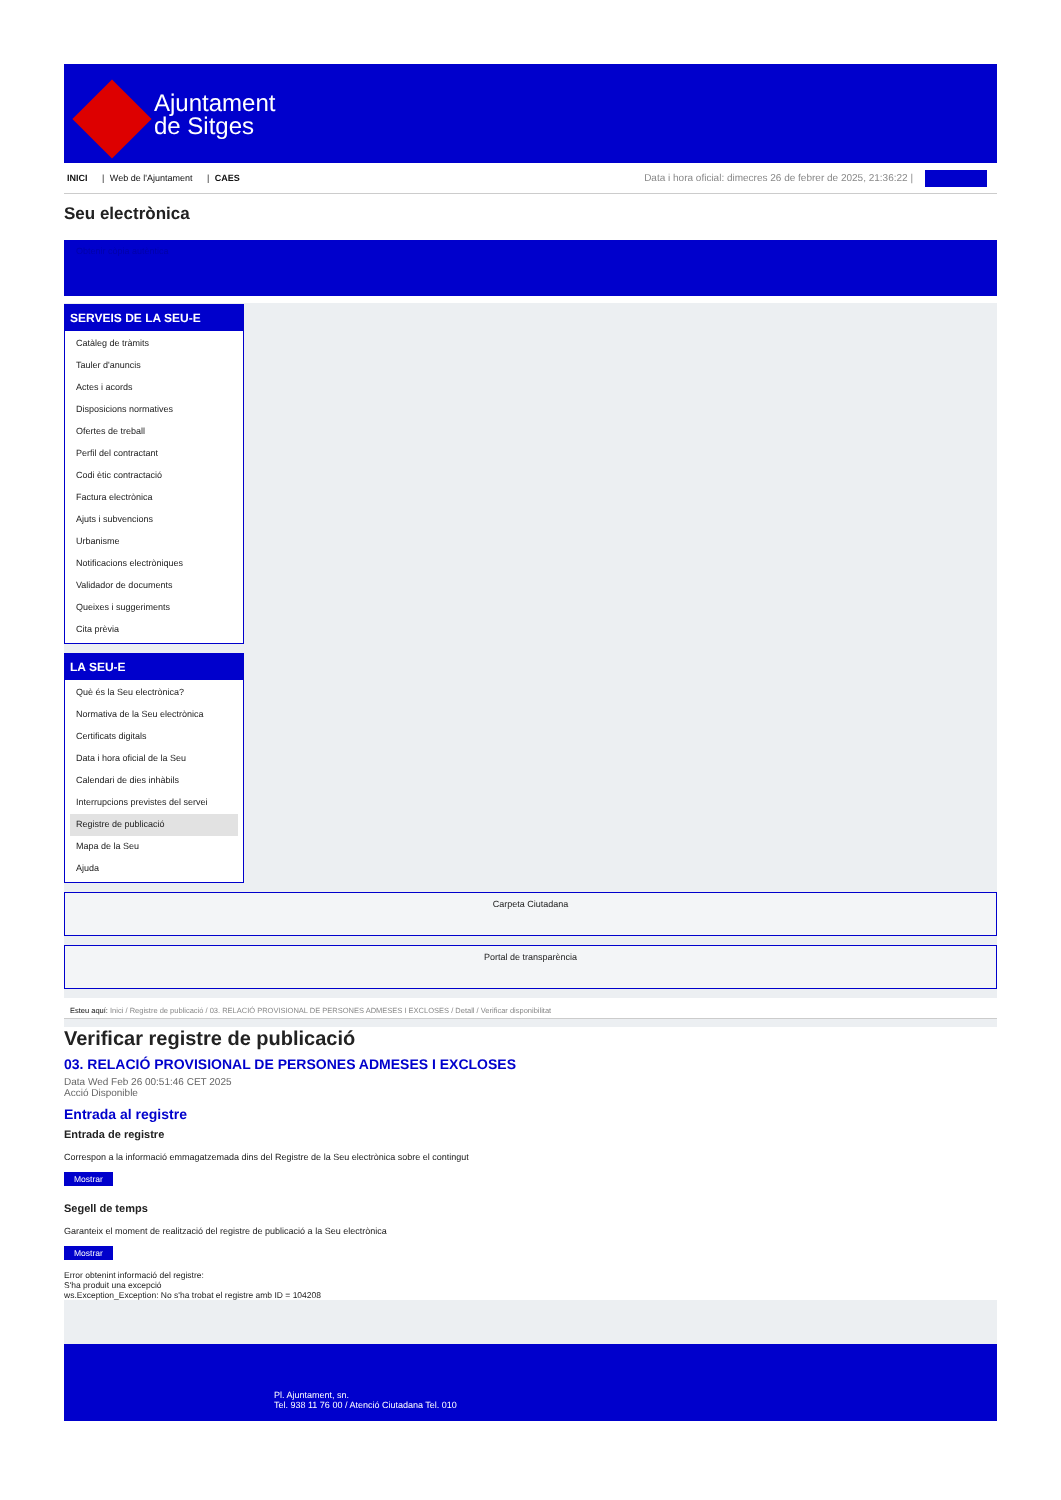Ajuntament
de Sitges
INICI | Web de l'Ajuntament | CAES
Data i hora oficial: dimecres 26 de febrer de 2025, 21:36:22 |
Seu electrònica
Obtenir còpia autèntica
SERVEIS DE LA SEU-E
Catàleg de tràmits
Tauler d'anuncis
Actes i acords
Disposicions normatives
Ofertes de treball
Perfil del contractant
Codi ètic contractació
Factura electrònica
Ajuts i subvencions
Urbanisme
Notificacions electròniques
Validador de documents
Queixes i suggeriments
Cita prèvia
LA SEU-E
Què és la Seu electrònica?
Normativa de la Seu electrònica
Certificats digitals
Data i hora oficial de la Seu
Calendari de dies inhàbils
Interrupcions previstes del servei
Registre de publicació
Mapa de la Seu
Ajuda
Carpeta Ciutadana
Portal de transparència
Esteu aquí: Inici / Registre de publicació / 03. RELACIÓ PROVISIONAL DE PERSONES ADMESES I EXCLOSES / Detall / Verificar disponibilitat
Verificar registre de publicació
03. RELACIÓ PROVISIONAL DE PERSONES ADMESES I EXCLOSES
Data Wed Feb 26 00:51:46 CET 2025
Acció Disponible
Entrada al registre
Entrada de registre
Correspon a la informació emmagatzemada dins del Registre de la Seu electrònica sobre el contingut
Mostrar
Segell de temps
Garanteix el moment de realització del registre de publicació a la Seu electrònica
Mostrar
Error obtenint informació del registre:
S'ha produit una excepció
ws.Exception_Exception: No s'ha trobat el registre amb ID = 104208
Pl. Ajuntament, sn.
Tel. 938 11 76 00 / Atenció Ciutadana Tel. 010